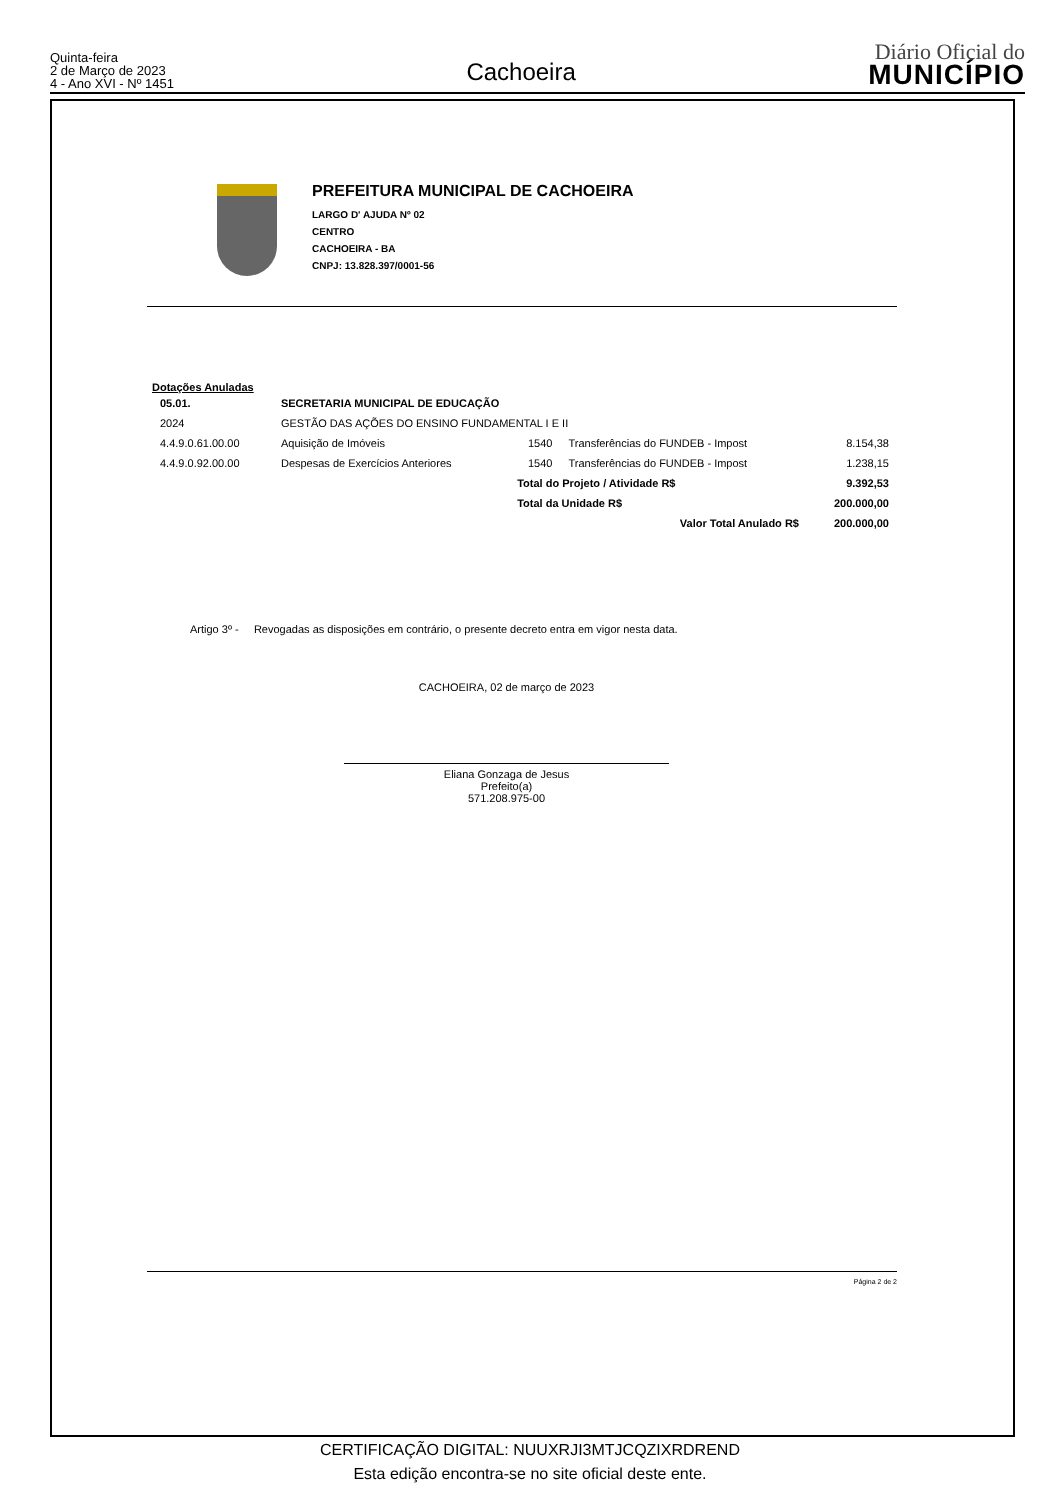Quinta-feira
2 de Março de 2023
4 - Ano XVI - Nº 1451
Cachoeira
Diário Oficial do
MUNICÍPIO
PREFEITURA MUNICIPAL DE CACHOEIRA
LARGO D' AJUDA Nº 02
CENTRO
CACHOEIRA - BA
CNPJ: 13.828.397/0001-56
Dotações Anuladas
| 05.01. | SECRETARIA MUNICIPAL DE EDUCAÇÃO | | | |
| 2024 | GESTÃO DAS AÇÕES DO ENSINO FUNDAMENTAL I E II | | | |
| 4.4.9.0.61.00.00 | Aquisição de Imóveis | 1540 | Transferências do FUNDEB - Impost | 8.154,38 |
| 4.4.9.0.92.00.00 | Despesas de Exercícios Anteriores | 1540 | Transferências do FUNDEB - Impost | 1.238,15 |
| | | Total do Projeto / Atividade R$ | | 9.392,53 |
| | | Total da Unidade R$ | | 200.000,00 |
| | | Valor Total Anulado R$ | | 200.000,00 |
Artigo 3º - Revogadas as disposições em contrário, o presente decreto entra em vigor nesta data.
CACHOEIRA, 02 de março de 2023
Eliana Gonzaga de Jesus
Prefeito(a)
571.208.975-00
Página 2 de 2
CERTIFICAÇÃO DIGITAL: NUUXRJI3MTJCQZIXRDREND
Esta edição encontra-se no site oficial deste ente.